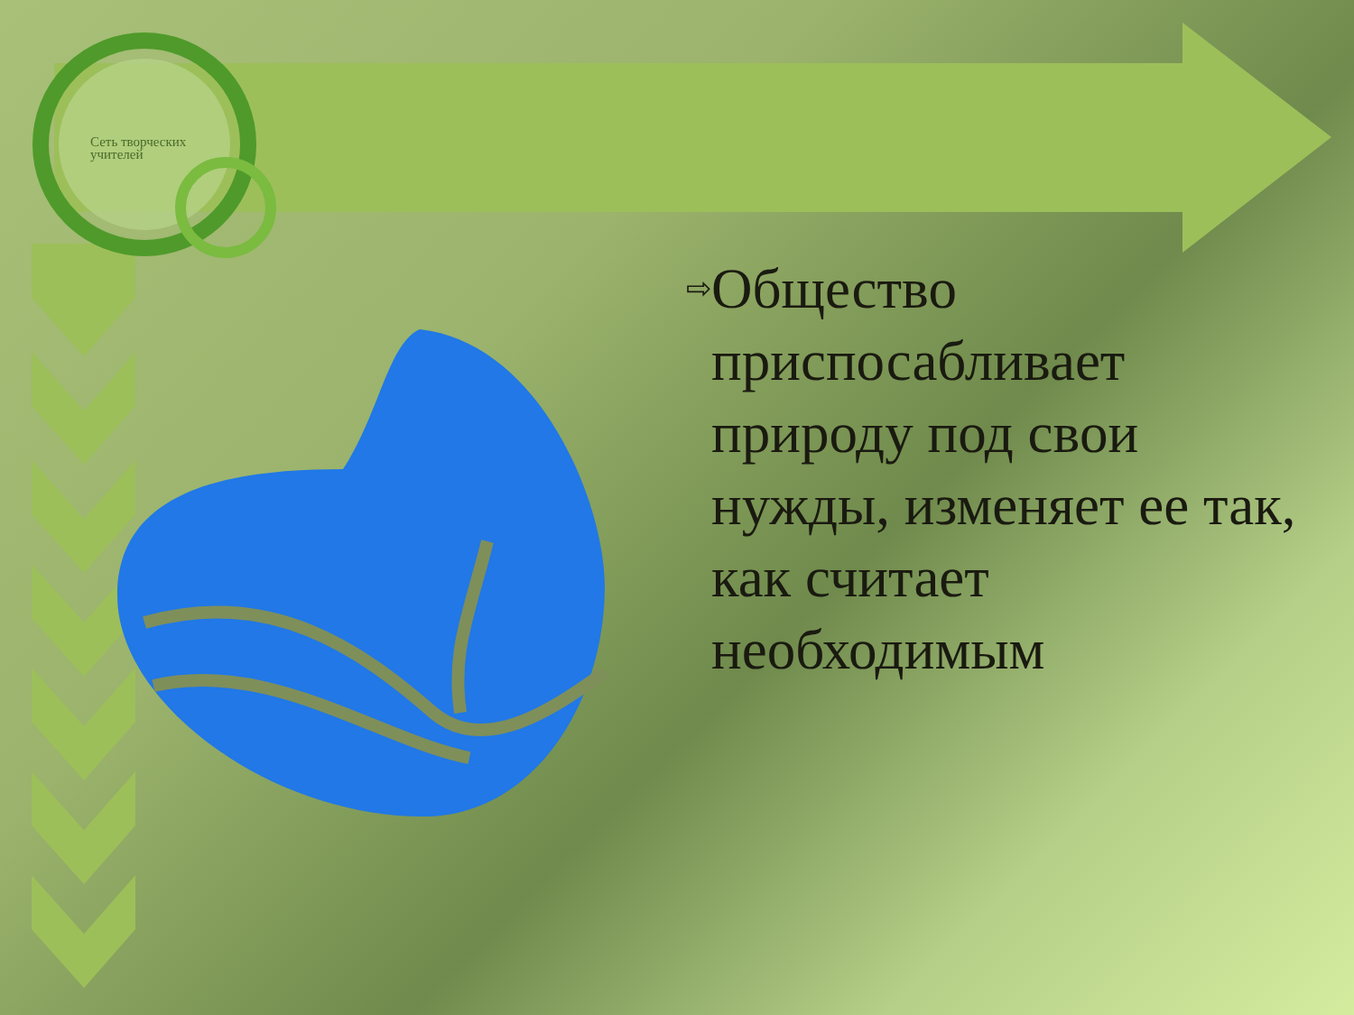Сеть творческих учителей
⇨
Общество приспосабливает природу под свои нужды, изменяет ее так, как считает необходимым